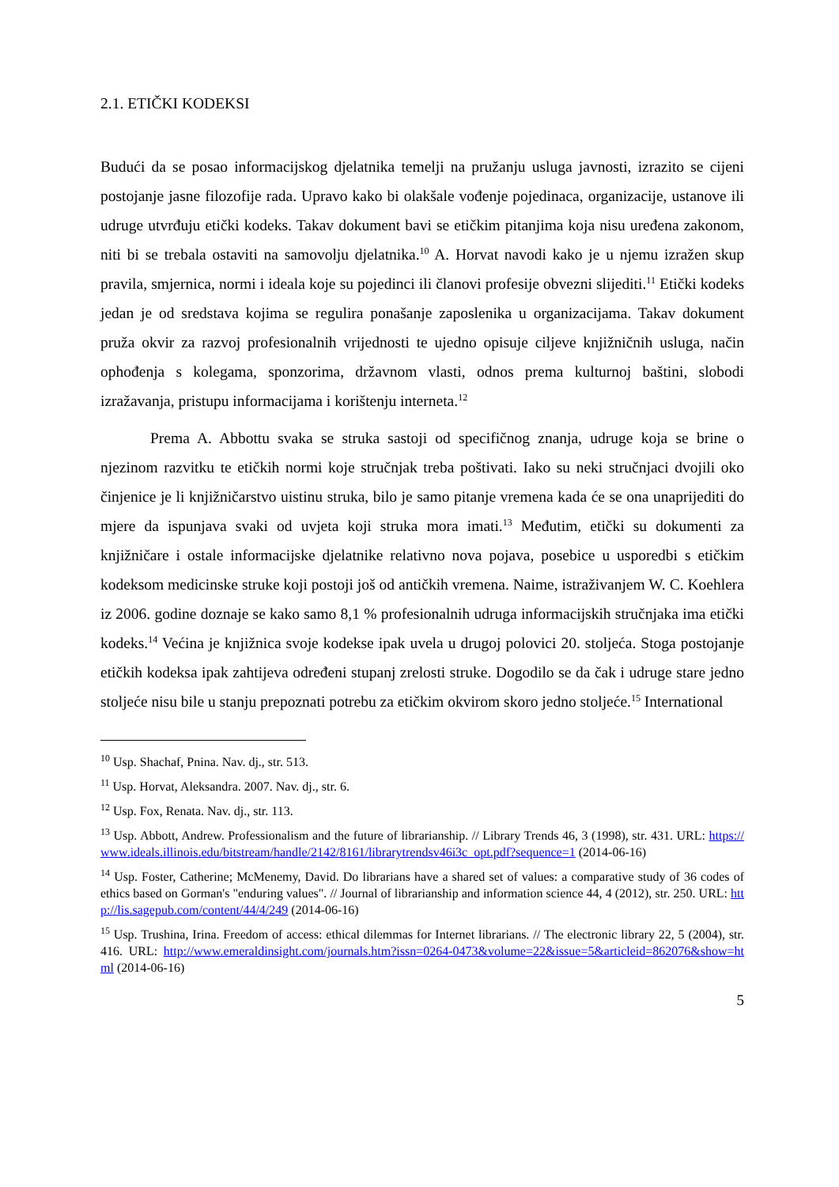2.1. ETIČKI KODEKSI
Budući da se posao informacijskog djelatnika temelji na pružanju usluga javnosti, izrazito se cijeni postojanje jasne filozofije rada. Upravo kako bi olakšale vođenje pojedinaca, organizacije, ustanove ili udruge utvrđuju etički kodeks. Takav dokument bavi se etičkim pitanjima koja nisu uređena zakonom, niti bi se trebala ostaviti na samovolju djelatnika.<sup>10</sup> A. Horvat navodi kako je u njemu izražen skup pravila, smjernica, normi i ideala koje su pojedinci ili članovi profesije obvezni slijediti.<sup>11</sup> Etički kodeks jedan je od sredstava kojima se regulira ponašanje zaposlenika u organizacijama. Takav dokument pruža okvir za razvoj profesionalnih vrijednosti te ujedno opisuje ciljeve knjižničnih usluga, način ophođenja s kolegama, sponzorima, državnom vlasti, odnos prema kulturnoj baštini, slobodi izražavanja, pristupu informacijama i korištenju interneta.<sup>12</sup>
Prema A. Abbottu svaka se struka sastoji od specifičnog znanja, udruge koja se brine o njezinom razvitku te etičkih normi koje stručnjak treba poštivati. Iako su neki stručnjaci dvojili oko činjenice je li knjižničarstvo uistinu struka, bilo je samo pitanje vremena kada će se ona unaprijediti do mjere da ispunjava svaki od uvjeta koji struka mora imati.<sup>13</sup> Međutim, etički su dokumenti za knjižničare i ostale informacijske djelatnike relativno nova pojava, posebice u usporedbi s etičkim kodeksom medicinske struke koji postoji još od antičkih vremena. Naime, istraživanjem W. C. Koehlera iz 2006. godine doznaje se kako samo 8,1 % profesionalnih udruga informacijskih stručnjaka ima etički kodeks.<sup>14</sup> Većina je knjižnica svoje kodekse ipak uvela u drugoj polovici 20. stoljeća. Stoga postojanje etičkih kodeksa ipak zahtijeva određeni stupanj zrelosti struke. Dogodilo se da čak i udruge stare jedno stoljeće nisu bile u stanju prepoznati potrebu za etičkim okvirom skoro jedno stoljeće.<sup>15</sup> International
<sup>10</sup> Usp. Shachaf, Pnina. Nav. dj., str. 513.
<sup>11</sup> Usp. Horvat, Aleksandra. 2007. Nav. dj., str. 6.
<sup>12</sup> Usp. Fox, Renata. Nav. dj., str. 113.
<sup>13</sup> Usp. Abbott, Andrew. Professionalism and the future of librarianship. // Library Trends 46, 3 (1998), str. 431. URL: https://www.ideals.illinois.edu/bitstream/handle/2142/8161/librarytrendsv46i3c_opt.pdf?sequence=1 (2014-06-16)
<sup>14</sup> Usp. Foster, Catherine; McMenemy, David. Do librarians have a shared set of values: a comparative study of 36 codes of ethics based on Gorman's "enduring values". // Journal of librarianship and information science 44, 4 (2012), str. 250. URL: http://lis.sagepub.com/content/44/4/249 (2014-06-16)
<sup>15</sup> Usp. Trushina, Irina. Freedom of access: ethical dilemmas for Internet librarians. // The electronic library 22, 5 (2004), str. 416. URL: http://www.emeraldinsight.com/journals.htm?issn=0264-0473&volume=22&issue=5&articleid=862076&show=html (2014-06-16)
5